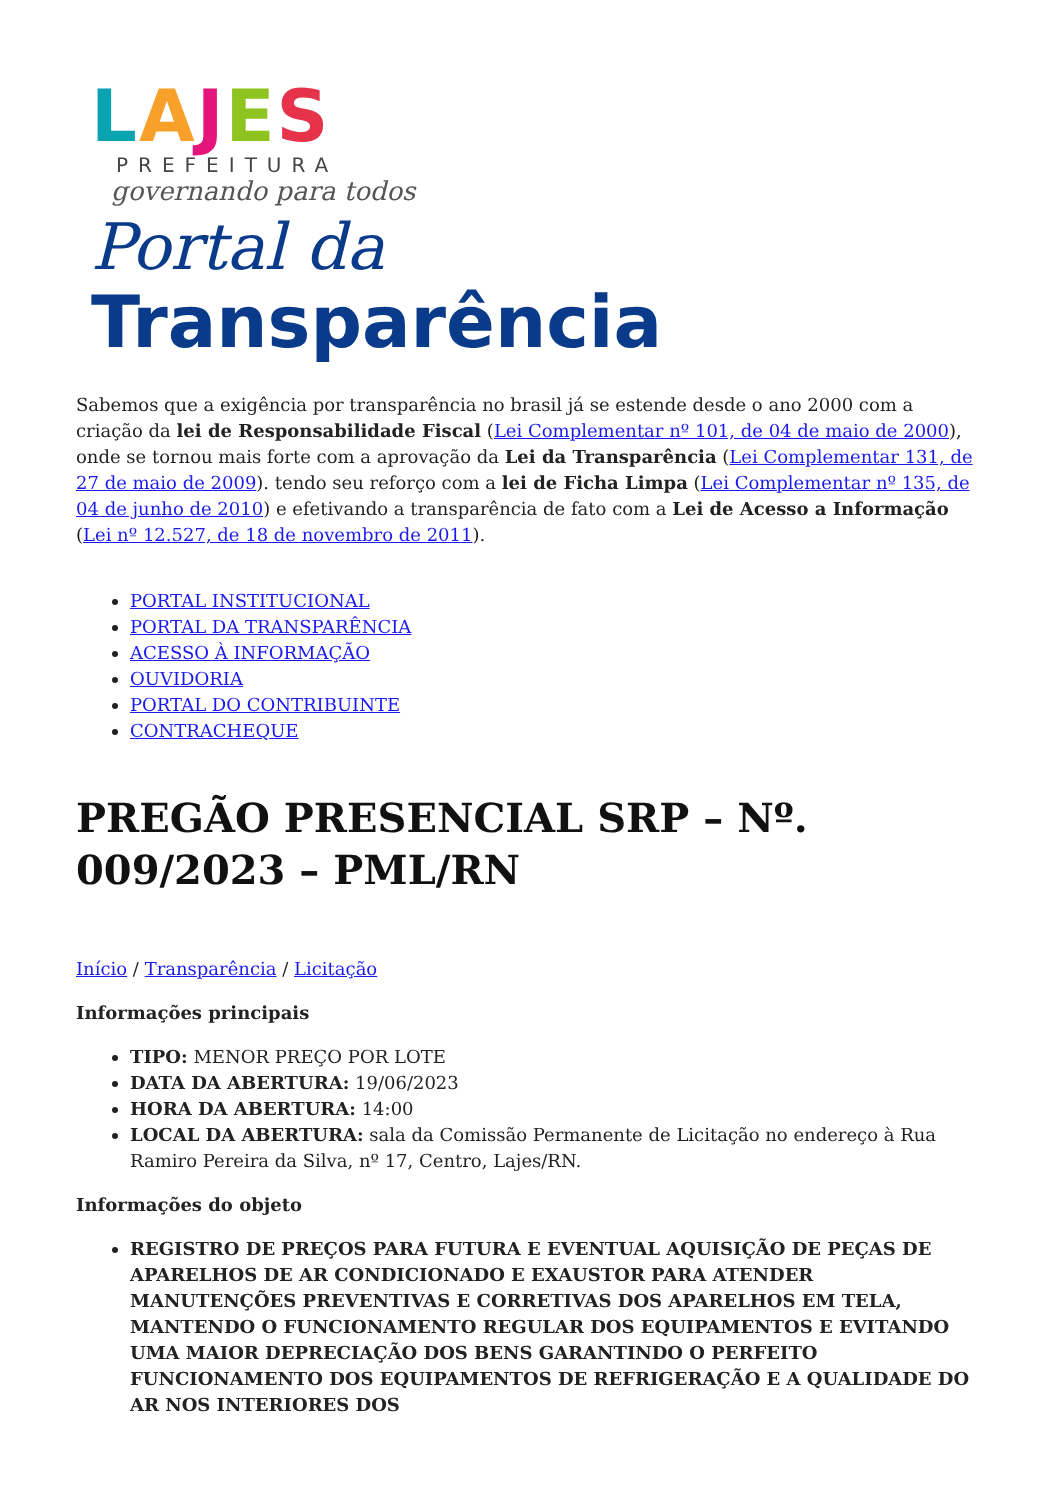LAJES
PREFEITURA
governando para todos
Portal da
Transparência
Sabemos que a exigência por transparência no brasil já se estende desde o ano 2000 com a criação da lei de Responsabilidade Fiscal (Lei Complementar nº 101, de 04 de maio de 2000), onde se tornou mais forte com a aprovação da Lei da Transparência (Lei Complementar 131, de 27 de maio de 2009). tendo seu reforço com a lei de Ficha Limpa (Lei Complementar nº 135, de 04 de junho de 2010) e efetivando a transparência de fato com a Lei de Acesso a Informação (Lei nº 12.527, de 18 de novembro de 2011).
PORTAL INSTITUCIONAL
PORTAL DA TRANSPARÊNCIA
ACESSO À INFORMAÇÃO
OUVIDORIA
PORTAL DO CONTRIBUINTE
CONTRACHEQUE
PREGÃO PRESENCIAL SRP – Nº. 009/2023 – PML/RN
Início / Transparência / Licitação
Informações principais
TIPO: MENOR PREÇO POR LOTE
DATA DA ABERTURA: 19/06/2023
HORA DA ABERTURA: 14:00
LOCAL DA ABERTURA: sala da Comissão Permanente de Licitação no endereço à Rua Ramiro Pereira da Silva, nº 17, Centro, Lajes/RN.
Informações do objeto
REGISTRO DE PREÇOS PARA FUTURA E EVENTUAL AQUISIÇÃO DE PEÇAS DE APARELHOS DE AR CONDICIONADO E EXAUSTOR PARA ATENDER MANUTENÇÕES PREVENTIVAS E CORRETIVAS DOS APARELHOS EM TELA, MANTENDO O FUNCIONAMENTO REGULAR DOS EQUIPAMENTOS E EVITANDO UMA MAIOR DEPRECIAÇÃO DOS BENS GARANTINDO O PERFEITO FUNCIONAMENTO DOS EQUIPAMENTOS DE REFRIGERAÇÃO E A QUALIDADE DO AR NOS INTERIORES DOS